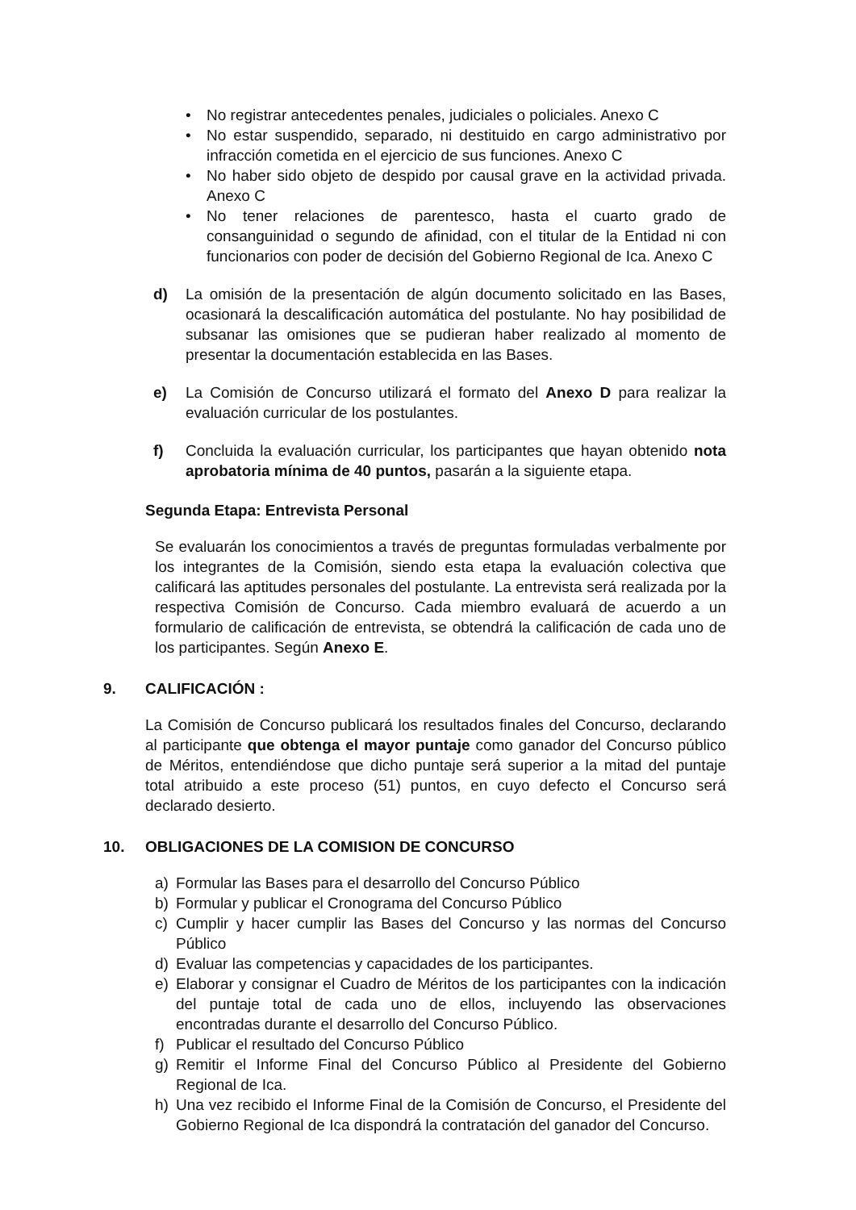• No registrar antecedentes penales, judiciales o policiales. Anexo C
• No estar suspendido, separado, ni destituido en cargo administrativo por infracción cometida en el ejercicio de sus funciones. Anexo C
• No haber sido objeto de despido por causal grave en la actividad privada. Anexo C
• No tener relaciones de parentesco, hasta el cuarto grado de consanguinidad o segundo de afinidad, con el titular de la Entidad ni con funcionarios con poder de decisión del Gobierno Regional de Ica. Anexo C
d) La omisión de la presentación de algún documento solicitado en las Bases, ocasionará la descalificación automática del postulante. No hay posibilidad de subsanar las omisiones que se pudieran haber realizado al momento de presentar la documentación establecida en las Bases.
e) La Comisión de Concurso utilizará el formato del Anexo D para realizar la evaluación curricular de los postulantes.
f) Concluida la evaluación curricular, los participantes que hayan obtenido nota aprobatoria mínima de 40 puntos, pasarán a la siguiente etapa.
Segunda Etapa: Entrevista Personal
Se evaluarán los conocimientos a través de preguntas formuladas verbalmente por los integrantes de la Comisión, siendo esta etapa la evaluación colectiva que calificará las aptitudes personales del postulante. La entrevista será realizada por la respectiva Comisión de Concurso. Cada miembro evaluará de acuerdo a un formulario de calificación de entrevista, se obtendrá la calificación de cada uno de los participantes. Según Anexo E.
9. CALIFICACIÓN :
La Comisión de Concurso publicará los resultados finales del Concurso, declarando al participante que obtenga el mayor puntaje como ganador del Concurso público de Méritos, entendiéndose que dicho puntaje será superior a la mitad del puntaje total atribuido a este proceso (51) puntos, en cuyo defecto el Concurso será declarado desierto.
10. OBLIGACIONES DE LA COMISION DE CONCURSO
a) Formular las Bases para el desarrollo del Concurso Público
b) Formular y publicar el Cronograma del Concurso Público
c) Cumplir y hacer cumplir las Bases del Concurso y las normas del Concurso Público
d) Evaluar las competencias y capacidades de los participantes.
e) Elaborar y consignar el Cuadro de Méritos de los participantes con la indicación del puntaje total de cada uno de ellos, incluyendo las observaciones encontradas durante el desarrollo del Concurso Público.
f) Publicar el resultado del Concurso Público
g) Remitir el Informe Final del Concurso Público al Presidente del Gobierno Regional de Ica.
h) Una vez recibido el Informe Final de la Comisión de Concurso, el Presidente del Gobierno Regional de Ica dispondrá la contratación del ganador del Concurso.